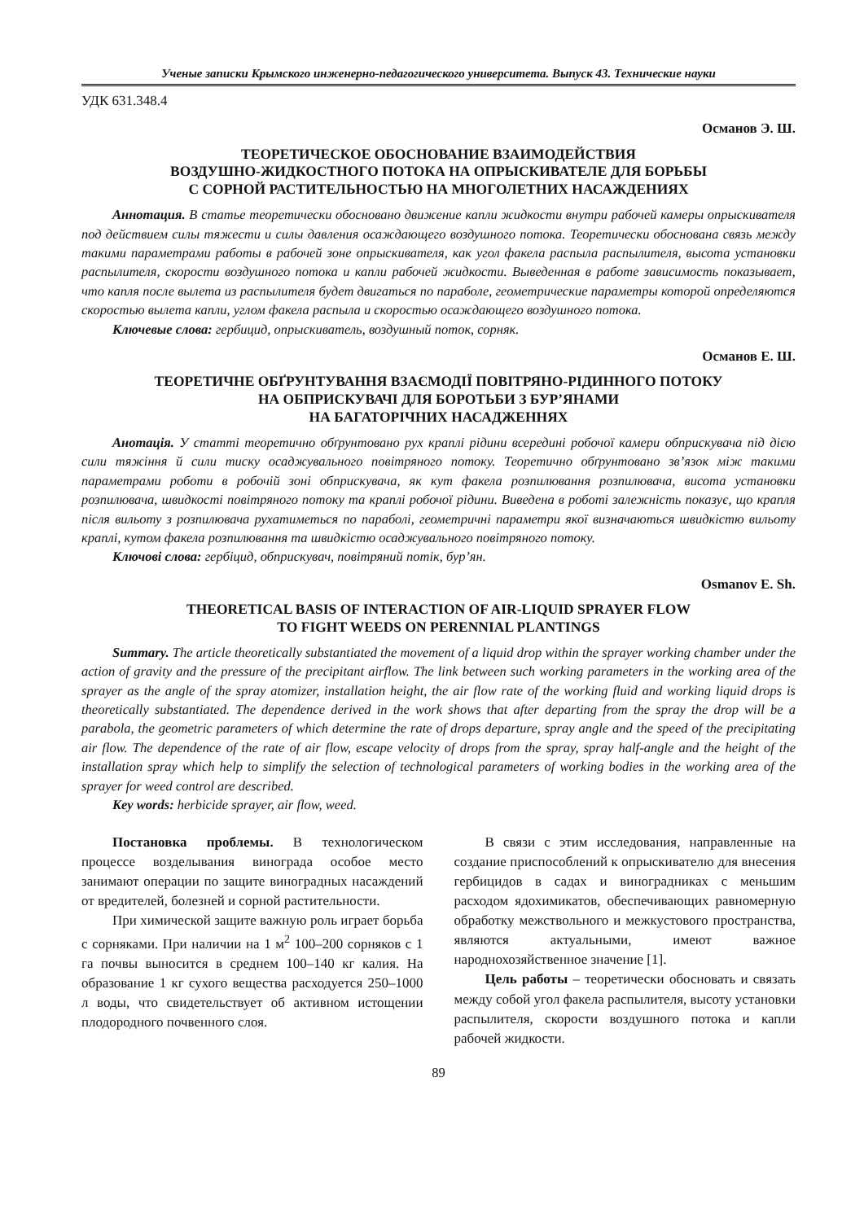Ученые записки Крымского инженерно-педагогического университета. Выпуск 43. Технические науки
УДК 631.348.4
Османов Э. Ш.
ТЕОРЕТИЧЕСКОЕ ОБОСНОВАНИЕ ВЗАИМОДЕЙСТВИЯ
ВОЗДУШНО-ЖИДКОСТНОГО ПОТОКА НА ОПРЫСКИВАТЕЛЕ ДЛЯ БОРЬБЫ
С СОРНОЙ РАСТИТЕЛЬНОСТЬЮ НА МНОГОЛЕТНИХ НАСАЖДЕНИЯХ
Аннотация. В статье теоретически обосновано движение капли жидкости внутри рабочей камеры опрыскивателя под действием силы тяжести и силы давления осаждающего воздушного потока. Теоретически обоснована связь между такими параметрами работы в рабочей зоне опрыскивателя, как угол факела распыла распылителя, высота установки распылителя, скорости воздушного потока и капли рабочей жидкости. Выведенная в работе зависимость показывает, что капля после вылета из распылителя будет двигаться по параболе, геометрические параметры которой определяются скоростью вылета капли, углом факела распыла и скоростью осаждающего воздушного потока.
Ключевые слова: гербицид, опрыскиватель, воздушный поток, сорняк.
Османов Е. Ш.
ТЕОРЕТИЧНЕ ОБҐРУНТУВАННЯ ВЗАЄМОДІЇ ПОВІТРЯНО-РІДИННОГО ПОТОКУ
НА ОБПРИСКУВАЧІ ДЛЯ БОРОТЬБИ З БУР’ЯНАМИ
НА БАГАТОРІЧНИХ НАСАДЖЕННЯХ
Анотація. У статті теоретично обґрунтовано рух краплі рідини всередині робочої камери обприскувача під дією сили тяжіння й сили тиску осаджувального повітряного потоку. Теоретично обґрунтовано зв’язок між такими параметрами роботи в робочій зоні обприскувача, як кут факела розпилювання розпилювача, висота установки розпилювача, швидкості повітряного потоку та краплі робочої рідини. Виведена в роботі залежність показує, що крапля після вильоту з розпилювача рухатиметься по параболі, геометричні параметри якої визначаються швидкістю вильоту краплі, кутом факела розпилювання та швидкістю осаджувального повітряного потоку.
Ключові слова: гербіцид, обприскувач, повітряний потік, бур’ян.
Osmanov E. Sh.
THEORETICAL BASIS OF INTERACTION OF AIR-LIQUID SPRAYER FLOW
TO FIGHT WEEDS ON PERENNIAL PLANTINGS
Summary. The article theoretically substantiated the movement of a liquid drop within the sprayer working chamber under the action of gravity and the pressure of the precipitant airflow. The link between such working parameters in the working area of the sprayer as the angle of the spray atomizer, installation height, the air flow rate of the working fluid and working liquid drops is theoretically substantiated. The dependence derived in the work shows that after departing from the spray the drop will be a parabola, the geometric parameters of which determine the rate of drops departure, spray angle and the speed of the precipitating air flow. The dependence of the rate of air flow, escape velocity of drops from the spray, spray half-angle and the height of the installation spray which help to simplify the selection of technological parameters of working bodies in the working area of the sprayer for weed control are described.
Key words: herbicide sprayer, air flow, weed.
Постановка проблемы. В технологическом процессе возделывания винограда особое место занимают операции по защите виноградных насаждений от вредителей, болезней и сорной растительности.
При химической защите важную роль играет борьба с сорняками. При наличии на 1 м<sup>2</sup> 100–200 сорняков с 1 га почвы выносится в среднем 100–140 кг калия. На образование 1 кг сухого вещества расходуется 250–1000 л воды, что свидетельствует об активном истощении плодородного почвенного слоя.
В связи с этим исследования, направленные на создание приспособлений к опрыскивателю для внесения гербицидов в садах и виноградниках с меньшим расходом ядохимикатов, обеспечивающих равномерную обработку межствольного и межкустового пространства, являются актуальными, имеют важное народнохозяйственное значение [1].
Цель работы – теоретически обосновать и связать между собой угол факела распылителя, высоту установки распылителя, скорости воздушного потока и капли рабочей жидкости.
89